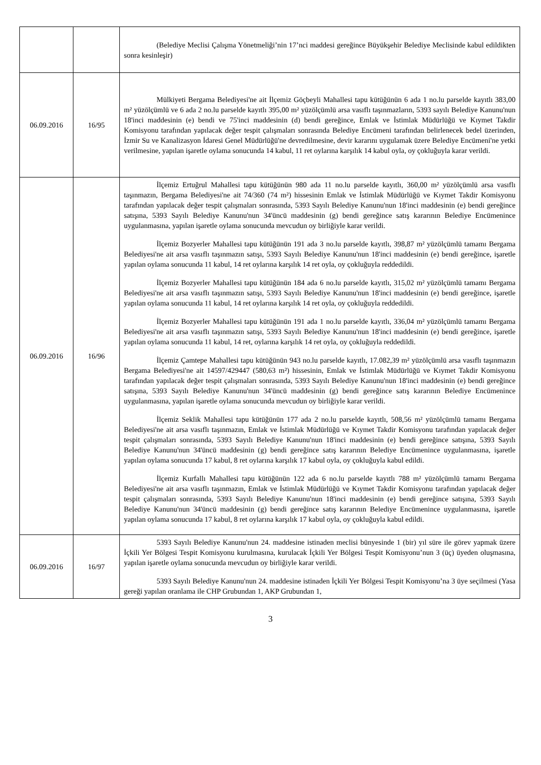| | | (Belediye Meclisi Çalışma Yönetmeliği’nin 17’nci maddesi gereğince Büyükşehir Belediye Meclisinde kabul edildikten sonra kesinleşir) |
| 06.09.2016 | 16/95 | Mülkiyeti Bergama Belediyesi'ne ait İlçemiz Göçbeyli Mahallesi tapu kütüğünün 6 ada 1 no.lu parselde kayıtlı 383,00 m² yüzölçümlü ve 6 ada 2 no.lu parselde kayıtlı 395,00 m² yüzölçümlü arsa vasıflı taşınmazların, 5393 sayılı Belediye Kanunu'nun 18'inci maddesinin (e) bendi ve 75'inci maddesinin (d) bendi gereğince, Emlak ve İstimlak Müdürlüğü ve Kıymet Takdir Komisyonu tarafından yapılacak değer tespit çalışmaları sonrasında Belediye Encümeni tarafından belirlenecek bedel üzerinden, İzmir Su ve Kanalizasyon İdaresi Genel Müdürlüğü'ne devredilmesine, devir kararını uygulamak üzere Belediye Encümeni'ne yetki verilmesine, yapılan işaretle oylama sonucunda 14 kabul, 11 ret oylarına karşılık 14 kabul oyla, oy çokluğuyla karar verildi. |
| 06.09.2016 | 16/96 | İlçemiz Ertuğrul Mahallesi tapu kütüğünün 980 ada 11 no.lu parselde kayıtlı, 360,00 m² yüzölçümlü arsa vasıflı taşınmazın, Bergama Belediyesi'ne ait 74/360 (74 m²) hissesinin Emlak ve İstimlak Müdürlüğü ve Kıymet Takdir Komisyonu tarafından yapılacak değer tespit çalışmaları sonrasında, 5393 Sayılı Belediye Kanunu'nun 18'inci maddesinin (e) bendi gereğince satışına, 5393 Sayılı Belediye Kanunu'nun 34'üncü maddesinin (g) bendi gereğince satış kararının Belediye Encümenince uygulanmasına, yapılan işaretle oylama sonucunda mevcudun oy birliğiyle karar verildi. İlçemiz Bozyerler Mahallesi tapu kütüğünün 191 ada 3 no.lu parselde kayıtlı, 398,87 m² yüzölçümlü tamamı Bergama Belediyesi'ne ait arsa vasıflı taşınmazın satışı, 5393 Sayılı Belediye Kanunu'nun 18'inci maddesinin (e) bendi gereğince, işaretle yapılan oylama sonucunda 11 kabul, 14 ret oylarına karşılık 14 ret oyla, oy çokluğuyla reddedildi. İlçemiz Bozyerler Mahallesi tapu kütüğünün 184 ada 6 no.lu parselde kayıtlı, 315,02 m² yüzölçümlü tamamı Bergama Belediyesi'ne ait arsa vasıflı taşınmazın satışı, 5393 Sayılı Belediye Kanunu'nun 18'inci maddesinin (e) bendi gereğince, işaretle yapılan oylama sonucunda 11 kabul, 14 ret oylarına karşılık 14 ret oyla, oy çokluğuyla reddedildi. İlçemiz Bozyerler Mahallesi tapu kütüğünün 191 ada 1 no.lu parselde kayıtlı, 336,04 m² yüzölçümlü tamamı Bergama Belediyesi'ne ait arsa vasıflı taşınmazın satışı, 5393 Sayılı Belediye Kanunu'nun 18'inci maddesinin (e) bendi gereğince, işaretle yapılan oylama sonucunda 11 kabul, 14 ret, oylarına karşılık 14 ret oyla, oy çokluğuyla reddedildi. İlçemiz Çamtepe Mahallesi tapu kütüğünün 943 no.lu parselde kayıtlı, 17.082,39 m² yüzölçümlü arsa vasıflı taşınmazın Bergama Belediyesi'ne ait 14597/429447 (580,63 m²) hissesinin, Emlak ve İstimlak Müdürlüğü ve Kıymet Takdir Komisyonu tarafından yapılacak değer tespit çalışmaları sonrasında, 5393 Sayılı Belediye Kanunu'nun 18'inci maddesinin (e) bendi gereğince satışına, 5393 Sayılı Belediye Kanunu'nun 34'üncü maddesinin (g) bendi gereğince satış kararının Belediye Encümenince uygulanmasına, yapılan işaretle oylama sonucunda mevcudun oy birliğiyle karar verildi. İlçemiz Seklik Mahallesi tapu kütüğünün 177 ada 2 no.lu parselde kayıtlı, 508,56 m² yüzölçümlü tamamı Bergama Belediyesi'ne ait arsa vasıflı taşınmazın, Emlak ve İstimlak Müdürlüğü ve Kıymet Takdir Komisyonu tarafından yapılacak değer tespit çalışmaları sonrasında, 5393 Sayılı Belediye Kanunu'nun 18'inci maddesinin (e) bendi gereğince satışına, 5393 Sayılı Belediye Kanunu'nun 34'üncü maddesinin (g) bendi gereğince satış kararının Belediye Encümenince uygulanmasına, işaretle yapılan oylama sonucunda 17 kabul, 8 ret oylarına karşılık 17 kabul oyla, oy çokluğuyla kabul edildi. İlçemiz Kurfallı Mahallesi tapu kütüğünün 122 ada 6 no.lu parselde kayıtlı 788 m² yüzölçümlü tamamı Bergama Belediyesi'ne ait arsa vasıflı taşınmazın, Emlak ve İstimlak Müdürlüğü ve Kıymet Takdir Komisyonu tarafından yapılacak değer tespit çalışmaları sonrasında, 5393 Sayılı Belediye Kanunu'nun 18'inci maddesinin (e) bendi gereğince satışına, 5393 Sayılı Belediye Kanunu'nun 34'üncü maddesinin (g) bendi gereğince satış kararının Belediye Encümenince uygulanmasına, işaretle yapılan oylama sonucunda 17 kabul, 8 ret oylarına karşılık 17 kabul oyla, oy çokluğuyla kabul edildi. |
| 06.09.2016 | 16/97 | 5393 Sayılı Belediye Kanunu'nun 24. maddesine istinaden meclisi bünyesinde 1 (bir) yıl süre ile görev yapmak üzere İçkili Yer Bölgesi Tespit Komisyonu kurulmasına, kurulacak İçkili Yer Bölgesi Tespit Komisyonu’nun 3 (üç) üyeden oluşmasına, yapılan işaretle oylama sonucunda mevcudun oy birliğiyle karar verildi. 5393 Sayılı Belediye Kanunu'nun 24. maddesine istinaden İçkili Yer Bölgesi Tespit Komisyonu’na 3 üye seçilmesi (Yasa gereği yapılan oranlama ile CHP Grubundan 1, AKP Grubundan 1, |
3